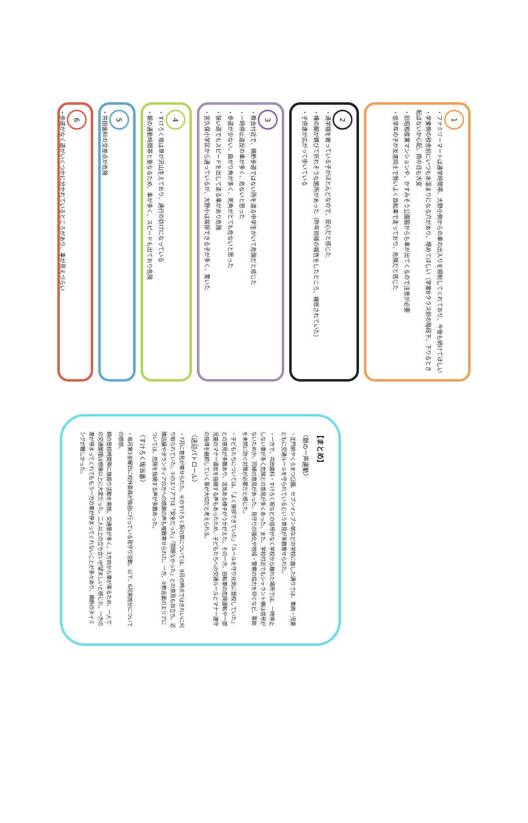1
・ファミリーマートは通学時間帯、大野小側からの車の出入りを規制してくれており、今後も続けてほしい
・学童側の校舎前にいつも水溜まりになる穴があり、埋めてほしい（学童Bクラス前の階段下、下りるとき転ばないか心配。雨の日も大変
・旧昭和産業マンションや、かすみそう公園脇からも車が出てくるので注意が必要
・低学年の子が友達同士で勢いよく自転車で走っており、危険だと感じた
2
・通学帽を被っている子がほとんどなので、安心だと感じた
・柵の脚が錆びて折れそうな箇所があった（昨年同様の報告をしたところ、補修されていた）
・子供達が広がって歩いている
3
・教会付近で、横断歩道ではない所を渡る中学生がいて危険だと感じた
・一時停止違反の車が多く、危ないと思った
・歩道が少ない。曲がり角が多く、死角がとても危ないと思った
・狭い道でもスピードを出して走る車があり危険
・宮久保小学区から通っているが、大野小は挨拶できる子が多く、驚いた
4
・すけろく坂は草が沢山生えており、通行の妨げになっている
・朝の通勤時間帯と重なるため、車が多く、スピードも出ており危険
5
・共田歯科の交差点が危険
6
・歩道がなく道がいくつかに分かれているところがあり、車が見えづらい
【まとめ】
〈朝の一声運動〉
・正門前やくろまつ公園、セブンイレブン前などの学校に面した通りでは、車両・児童ともに交通ルールを守られているという意見が多数寄せられた。
・一方で、共田歯科・すけろく坂などの信号がなく学校から離れた場所では、一時停止しない車が多く危険との意見が多くあった。また、学校付近でもシャラント横は信号がないためか、同様の意見があった。見守りの強化や地域・警察の協力を仰ぐなど、事故を未然に防ぐ対策が必要だと感じた。
・子どもたちについては、「よく挨拶できていた」「ルールを守り元気に登校していた」との意見が多数あり、活気ある様子がうかがえた。その一方、自転車の危険運転や一部児童のマナー違反を指摘する声もあったため、子どもたちへの交通ルールとマナー遵守の指導を継続していく事が大切だと考えられる。
〈送迎パトロール〉
・7月に意見が寄せられた、④のすけろく坂の草については、9月の時点ではきれいに刈り取られていた。①のエリアでは「安全だった」「問題なかった」との意見も目立ち、近隣店舗やボランティアの方への感謝の声も複数寄せられた。一方、③教会裏のエリアについては、危険を指摘する声が多数あった。
〈すけろく坂当番〉
・毎月第3金曜日に校外委員が独自に行っている見守り活動。以下、6月実施分についての感想。
朝の登校時間帯に旗振り活動を実施。交通量が多く、3方向から車が来るため、一人での交通整理は想像以上に大変だった。二人以上の立ち合いが望ましいと感じた。一方の車が停まってくれてももう一方の車が停まってくれないことが多々あり、横断のタイミングが難しかった。